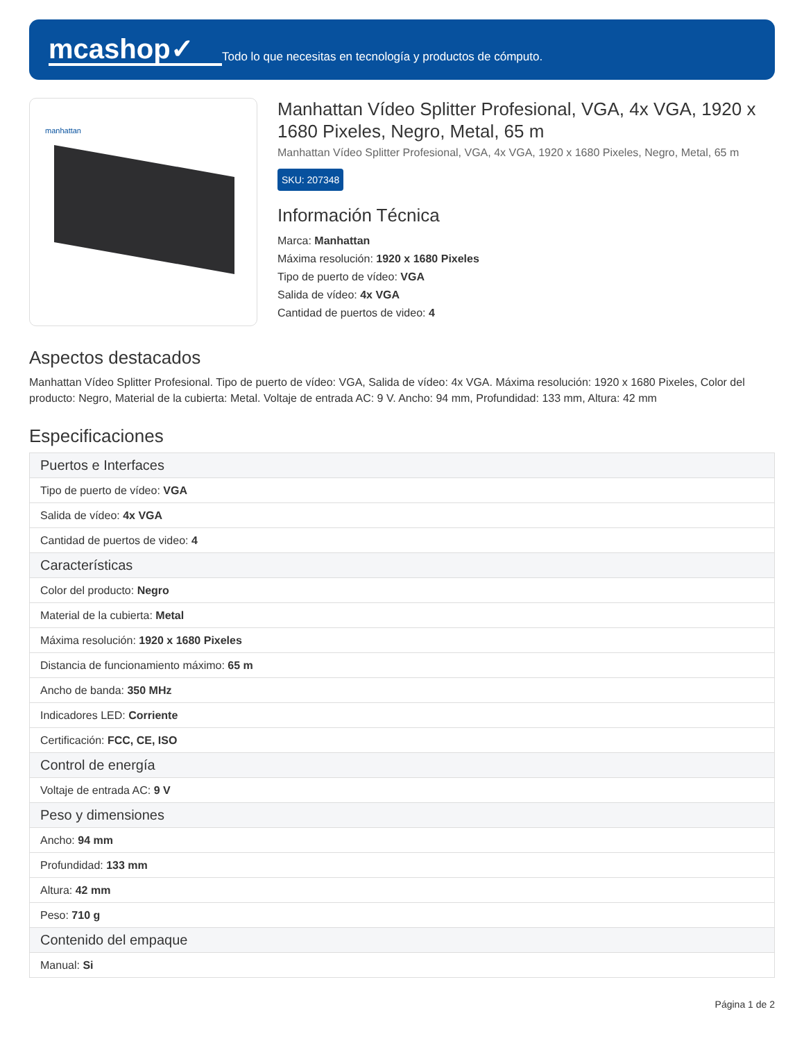mcashop✓
Todo lo que necesitas en tecnología y productos de cómputo.
manhattan
Manhattan Vídeo Splitter Profesional, VGA, 4x VGA, 1920 x 1680 Pixeles, Negro, Metal, 65 m
Manhattan Vídeo Splitter Profesional, VGA, 4x VGA, 1920 x 1680 Pixeles, Negro, Metal, 65 m
SKU: 207348
Información Técnica
Marca: Manhattan
Máxima resolución: 1920 x 1680 Pixeles
Tipo de puerto de vídeo: VGA
Salida de vídeo: 4x VGA
Cantidad de puertos de video: 4
Aspectos destacados
Manhattan Vídeo Splitter Profesional. Tipo de puerto de vídeo: VGA, Salida de vídeo: 4x VGA. Máxima resolución: 1920 x 1680 Pixeles, Color del producto: Negro, Material de la cubierta: Metal. Voltaje de entrada AC: 9 V. Ancho: 94 mm, Profundidad: 133 mm, Altura: 42 mm
Especificaciones
| Puertos e Interfaces |
| Tipo de puerto de vídeo: VGA |
| Salida de vídeo: 4x VGA |
| Cantidad de puertos de video: 4 |
| Características |
| Color del producto: Negro |
| Material de la cubierta: Metal |
| Máxima resolución: 1920 x 1680 Pixeles |
| Distancia de funcionamiento máximo: 65 m |
| Ancho de banda: 350 MHz |
| Indicadores LED: Corriente |
| Certificación: FCC, CE, ISO |
| Control de energía |
| Voltaje de entrada AC: 9 V |
| Peso y dimensiones |
| Ancho: 94 mm |
| Profundidad: 133 mm |
| Altura: 42 mm |
| Peso: 710 g |
| Contenido del empaque |
| Manual: Si |
Página 1 de 2